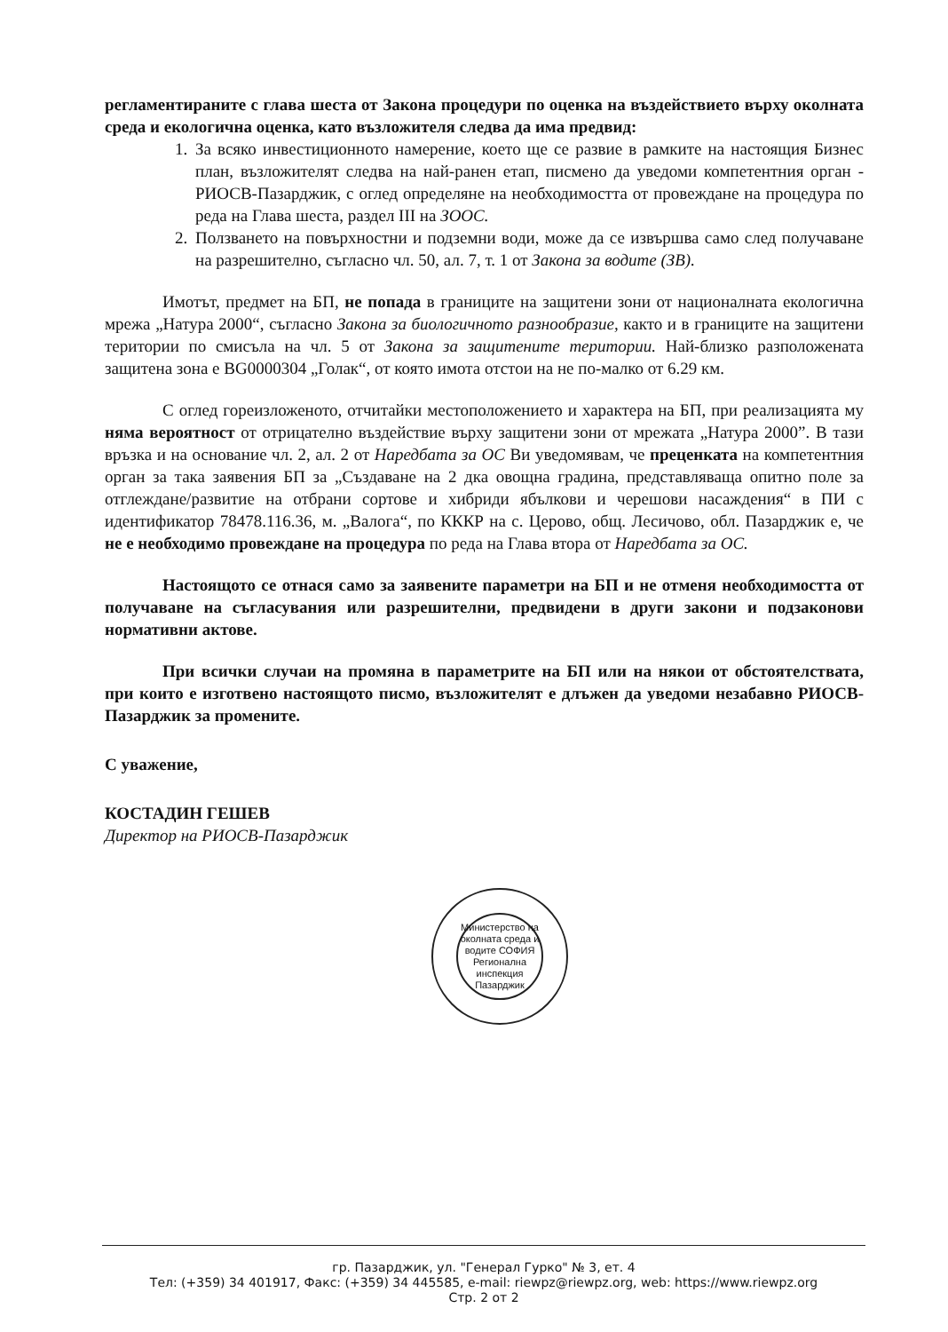регламентираните с глава шеста от Закона процедури по оценка на въздействието върху околната среда и екологична оценка, като възложителя следва да има предвид:
1. За всяко инвестиционното намерение, което ще се развие в рамките на настоящия Бизнес план, възложителят следва на най-ранен етап, писмено да уведоми компетентния орган - РИОСВ-Пазарджик, с оглед определяне на необходимостта от провеждане на процедура по реда на Глава шеста, раздел III на ЗООС.
2. Ползването на повърхностни и подземни води, може да се извършва само след получаване на разрешително, съгласно чл. 50, ал. 7, т. 1 от Закона за водите (ЗВ).
Имотът, предмет на БП, не попада в границите на защитени зони от националната екологична мрежа „Натура 2000“, съгласно Закона за биологичното разнообразие, както и в границите на защитени територии по смисъла на чл. 5 от Закона за защитените територии. Най-близко разположената защитена зона е BG0000304 „Голак“, от която имота отстои на не по-малко от 6.29 км.
С оглед гореизложеното, отчитайки местоположението и характера на БП, при реализацията му няма вероятност от отрицателно въздействие върху защитени зони от мрежата „Натура 2000”. В тази връзка и на основание чл. 2, ал. 2 от Наредбата за ОС Ви уведомявам, че преценката на компетентния орган за така заявения БП за „Създаване на 2 дка овощна градина, представляваща опитно поле за отглеждане/развитие на отбрани сортове и хибриди ябълкови и черешови насаждения“ в ПИ с идентификатор 78478.116.36, м. „Валога“, по КККР на с. Церово, общ. Лесичово, обл. Пазарджик е, че не е необходимо провеждане на процедура по реда на Глава втора от Наредбата за ОС.
Настоящото се отнася само за заявените параметри на БП и не отменя необходимостта от получаване на съгласувания или разрешителни, предвидени в други закони и подзаконови нормативни актове.
При всички случаи на промяна в параметрите на БП или на някои от обстоятелствата, при които е изготвено настоящото писмо, възложителят е длъжен да уведоми незабавно РИОСВ-Пазарджик за промените.
С уважение,
КОСТАДИН ГЕШЕВ
Директор на РИОСВ-Пазарджик
Министерство на околната среда и водите СОФИЯ
Регионална инспекция Пазарджик
гр. Пазарджик, ул. "Генерал Гурко" № 3, ет. 4
Тел: (+359) 34 401917, Факс: (+359) 34 445585, e-mail: riewpz@riewpz.org, web: https://www.riewpz.org
Стр. 2 от 2